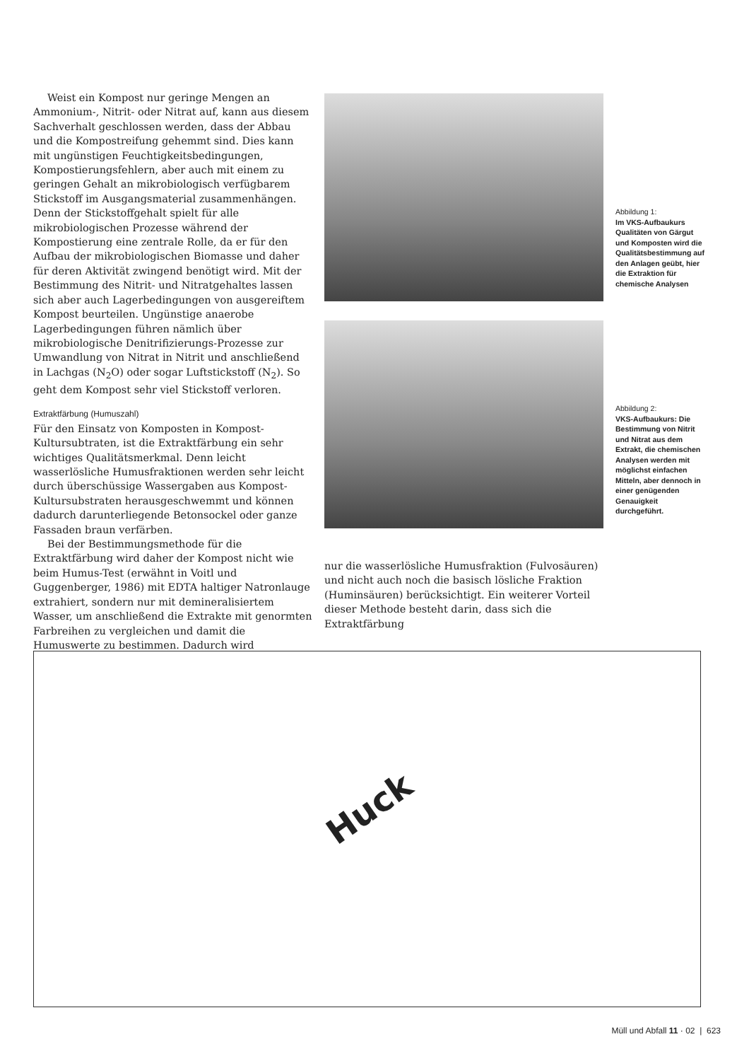Weist ein Kompost nur geringe Mengen an Ammonium-, Nitrit- oder Nitrat auf, kann aus diesem Sachverhalt geschlossen werden, dass der Abbau und die Kompostreifung gehemmt sind. Dies kann mit ungünstigen Feuchtigkeitsbedingungen, Kompostierungsfehlern, aber auch mit einem zu geringen Gehalt an mikrobiologisch verfügbarem Stickstoff im Ausgangsmaterial zusammenhängen. Denn der Stickstoffgehalt spielt für alle mikrobiologischen Prozesse während der Kompostierung eine zentrale Rolle, da er für den Aufbau der mikrobiologischen Biomasse und daher für deren Aktivität zwingend benötigt wird. Mit der Bestimmung des Nitrit- und Nitratgehaltes lassen sich aber auch Lagerbedingungen von ausgereiftem Kompost beurteilen. Ungünstige anaerobe Lagerbedingungen führen nämlich über mikrobiologische Denitrifizierungs-Prozesse zur Umwandlung von Nitrat in Nitrit und anschließend in Lachgas (N<sub>2</sub>O) oder sogar Luftstickstoff (N<sub>2</sub>). So geht dem Kompost sehr viel Stickstoff verloren.
Extraktfärbung (Humuszahl)
Für den Einsatz von Komposten in Kompost-Kultursubtraten, ist die Extraktfärbung ein sehr wichtiges Qualitätsmerkmal. Denn leicht wasserlösliche Humusfraktionen werden sehr leicht durch überschüssige Wassergaben aus Kompost-Kultursubstraten herausgeschwemmt und können dadurch darunterliegende Betonsockel oder ganze Fassaden braun verfärben.
Bei der Bestimmungsmethode für die Extraktfärbung wird daher der Kompost nicht wie beim Humus-Test (erwähnt in Voitl und Guggenberger, 1986) mit EDTA haltiger Natronlauge extrahiert, sondern nur mit demineralisiertem Wasser, um anschließend die Extrakte mit genormten Farbreihen zu vergleichen und damit die Humuswerte zu bestimmen. Dadurch wird
Abbildung 1:
Im VKS-Aufbaukurs Qualitäten von Gärgut und Komposten wird die Qualitätsbestimmung auf den Anlagen geübt, hier die Extraktion für chemische Analysen
Abbildung 2:
VKS-Aufbaukurs: Die Bestimmung von Nitrit und Nitrat aus dem Extrakt, die chemischen Analysen werden mit möglichst einfachen Mitteln, aber dennoch in einer genügenden Genauigkeit durchgeführt.
nur die wasserlösliche Humusfraktion (Fulvosäuren) und nicht auch noch die basisch lösliche Fraktion (Huminsäuren) berücksichtigt. Ein weiterer Vorteil dieser Methode besteht darin, dass sich die Extraktfärbung
Huck
Müll und Abfall 11 · 02 | 623